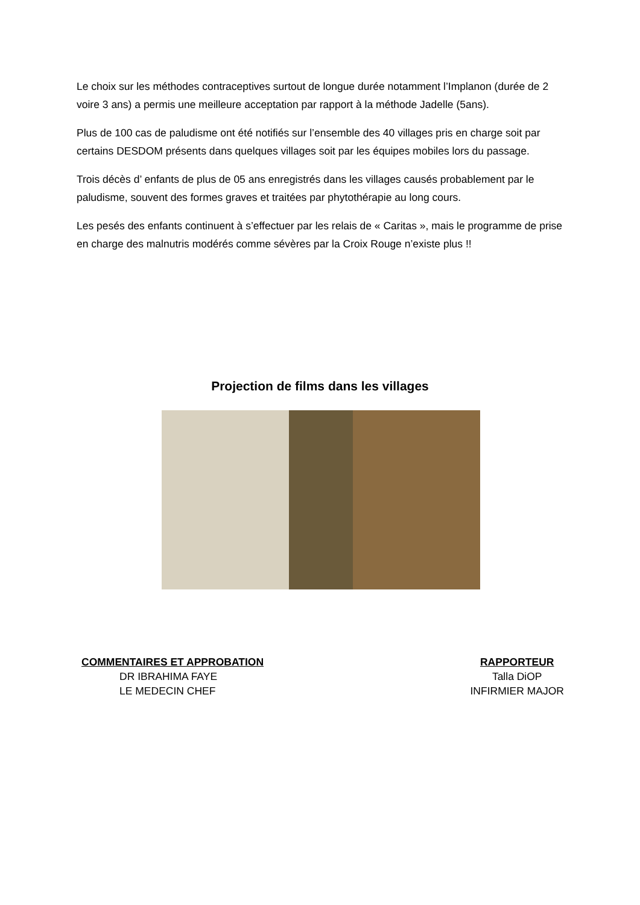Le choix sur les méthodes contraceptives surtout de longue durée notamment l’Implanon (durée de 2 voire 3 ans) a permis une meilleure acceptation par rapport à la méthode Jadelle (5ans).
Plus de 100 cas de paludisme ont été notifiés sur l’ensemble des 40 villages pris en charge soit par certains DESDOM présents dans quelques villages soit par les équipes mobiles lors du passage.
Trois décès d’ enfants de plus de 05 ans enregistrés dans les villages causés probablement par le paludisme, souvent des formes graves et traitées par phytothérapie au long cours.
Les pesés des enfants continuent à s’effectuer par les relais de « Caritas », mais le programme de prise en charge des malnutris modérés comme sévères par la Croix Rouge n’existe plus !!
Projection de films dans les villages
COMMENTAIRES ET APPROBATION
DR IBRAHIMA FAYE
LE MEDECIN CHEF
RAPPORTEUR
Talla DiOP
INFIRMIER MAJOR